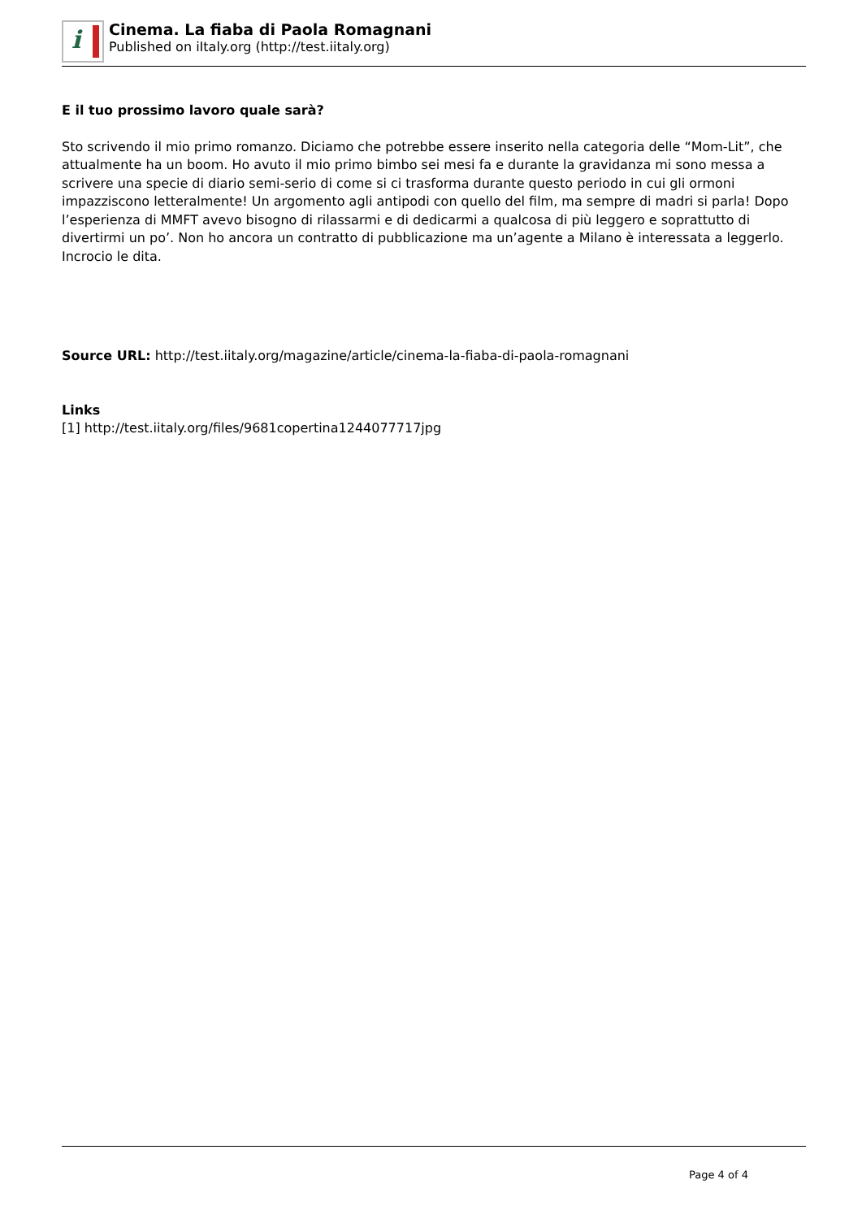i
Cinema. La fiaba di Paola Romagnani
Published on iItaly.org (http://test.iitaly.org)
E il tuo prossimo lavoro quale sarà?
Sto scrivendo il mio primo romanzo. Diciamo che potrebbe essere inserito nella categoria delle “Mom-Lit”, che attualmente ha un boom. Ho avuto il mio primo bimbo sei mesi fa e durante la gravidanza mi sono messa a scrivere una specie di diario semi-serio di come si ci trasforma durante questo periodo in cui gli ormoni impazziscono letteralmente! Un argomento agli antipodi con quello del film, ma sempre di madri si parla! Dopo l’esperienza di MMFT avevo bisogno di rilassarmi e di dedicarmi a qualcosa di più leggero e soprattutto di divertirmi un po’. Non ho ancora un contratto di pubblicazione ma un’agente a Milano è interessata a leggerlo. Incrocio le dita.
Source URL: http://test.iitaly.org/magazine/article/cinema-la-fiaba-di-paola-romagnani
Links
[1] http://test.iitaly.org/files/9681copertina1244077717jpg
Page 4 of 4